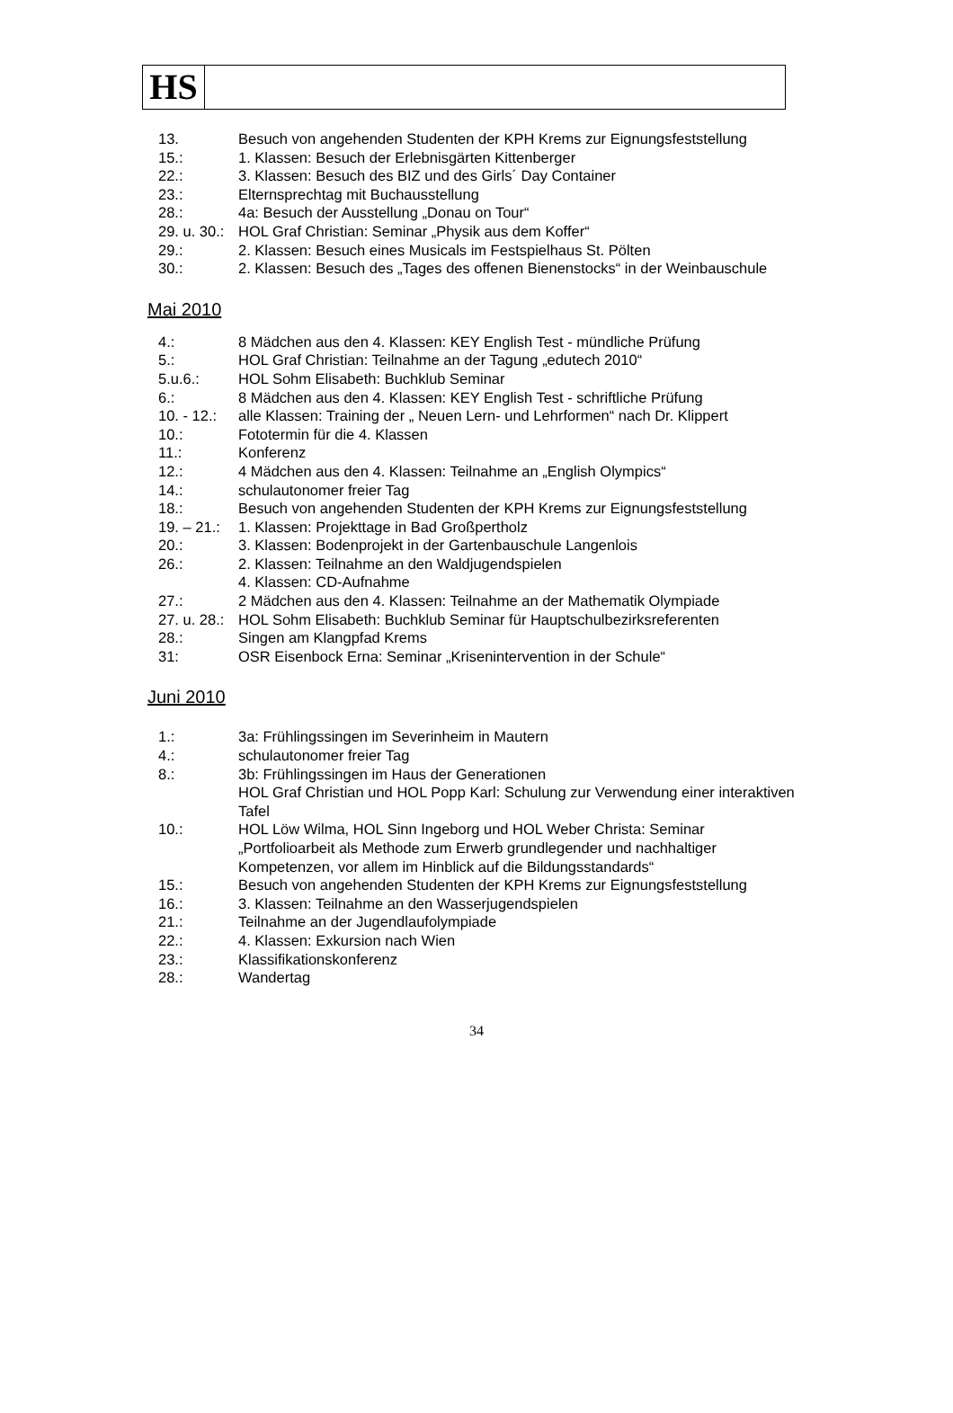HS
13. Besuch von angehenden Studenten der KPH Krems zur Eignungsfeststellung
15.: 1. Klassen: Besuch der Erlebnisgärten Kittenberger
22.: 3. Klassen: Besuch des BIZ und des Girls´ Day Container
23.: Elternsprechtag mit Buchausstellung
28.: 4a: Besuch der Ausstellung „Donau on Tour“
29. u. 30.:
HOL Graf Christian: Seminar „Physik aus dem Koffer“
29.: 2. Klassen: Besuch eines Musicals im Festspielhaus St. Pölten
30.: 2. Klassen: Besuch des „Tages des offenen Bienenstocks“ in der Weinbauschule
Mai 2010
4.: 8 Mädchen aus den 4. Klassen: KEY English Test - mündliche Prüfung
5.: HOL Graf Christian: Teilnahme an der Tagung „edutech 2010“
5.u.6.: HOL Sohm Elisabeth: Buchklub Seminar
6.: 8 Mädchen aus den 4. Klassen: KEY English Test - schriftliche Prüfung
10. - 12.:
alle Klassen: Training der „ Neuen Lern- und Lehrformen“ nach Dr. Klippert
10.: Fototermin für die 4. Klassen
11.: Konferenz
12.: 4 Mädchen aus den 4. Klassen: Teilnahme an „English Olympics“
14.: schulautonomer freier Tag
18.: Besuch von angehenden Studenten der KPH Krems zur Eignungsfeststellung
19. – 21.:
1. Klassen: Projekttage in Bad Großpertholz
20.: 3. Klassen: Bodenprojekt in der Gartenbauschule Langenlois
26.: 2. Klassen: Teilnahme an den Waldjugendspielen
4. Klassen: CD-Aufnahme
27.: 2 Mädchen aus den 4. Klassen: Teilnahme an der Mathematik Olympiade
27. u. 28.:
HOL Sohm Elisabeth: Buchklub Seminar für Hauptschulbezirksreferenten
28.: Singen am Klangpfad Krems
31: OSR Eisenbock Erna: Seminar „Krisenintervention in der Schule“
Juni 2010
1.: 3a: Frühlingssingen im Severinheim in Mautern
4.: schulautonomer freier Tag
8.: 3b: Frühlingssingen im Haus der Generationen
HOL Graf Christian und HOL Popp Karl: Schulung zur Verwendung einer interaktiven Tafel
10.: HOL Löw Wilma, HOL Sinn Ingeborg und HOL Weber Christa: Seminar „Portfolioarbeit als Methode zum Erwerb grundlegender und nachhaltiger Kompetenzen, vor allem im Hinblick auf die Bildungsstandards“
15.: Besuch von angehenden Studenten der KPH Krems zur Eignungsfeststellung
16.: 3. Klassen: Teilnahme an den Wasserjugendspielen
21.: Teilnahme an der Jugendlaufolympiade
22.: 4. Klassen: Exkursion nach Wien
23.: Klassifikationskonferenz
28.: Wandertag
34